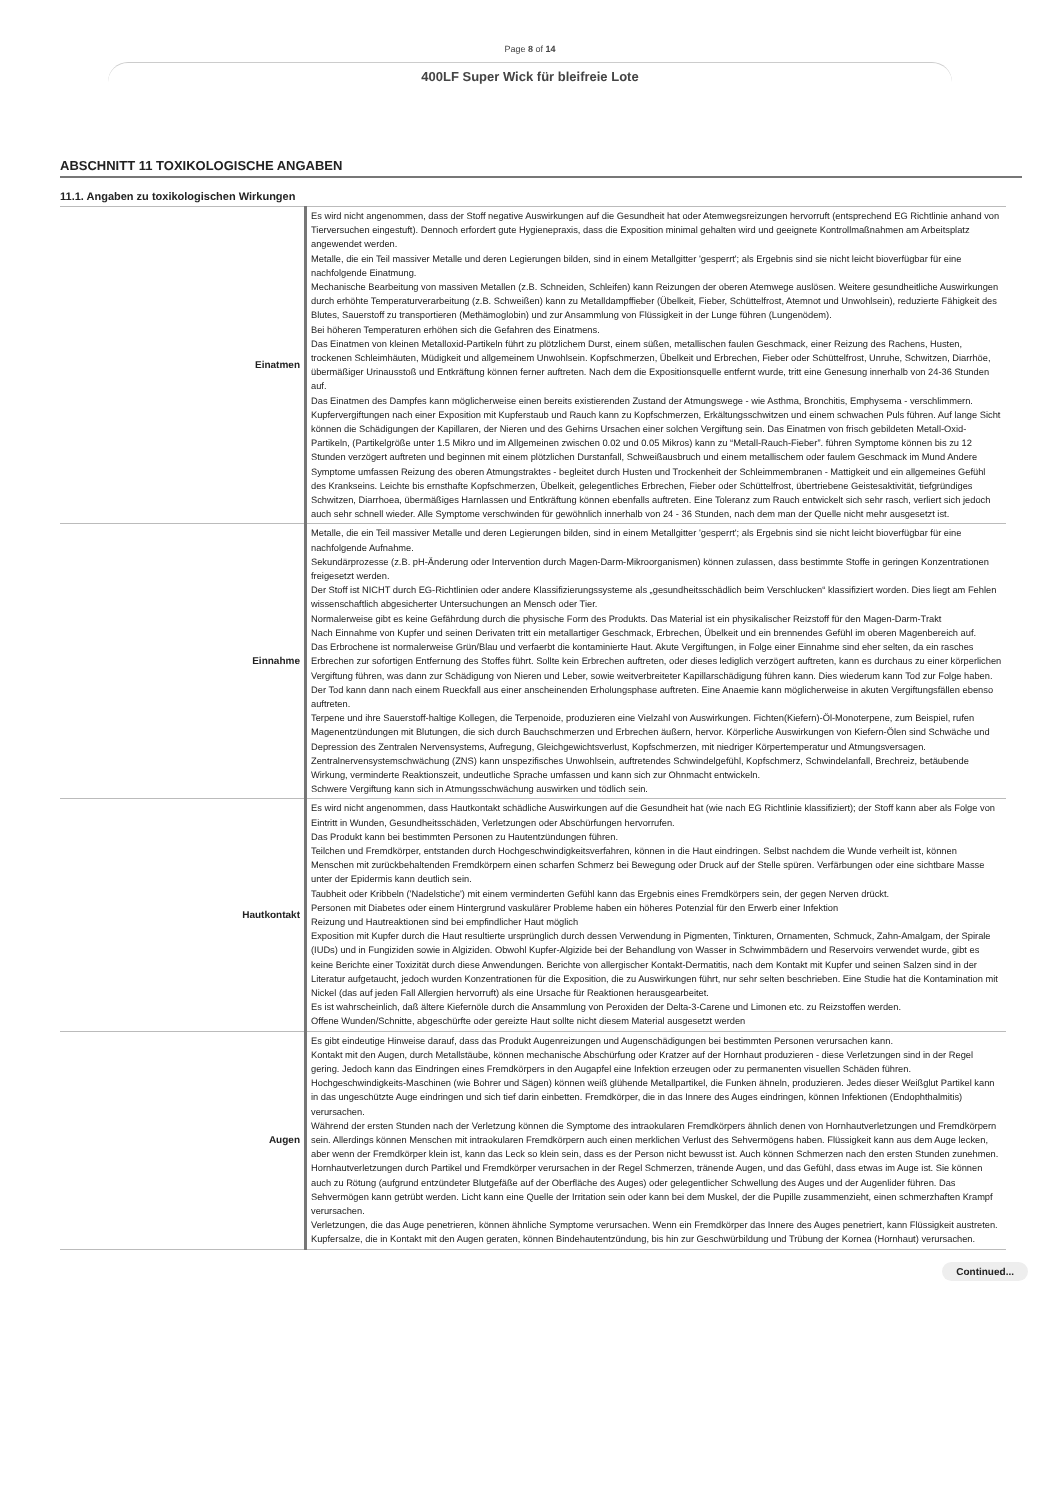Page 8 of 14
400LF Super Wick für bleifreie Lote
ABSCHNITT 11 TOXIKOLOGISCHE ANGABEN
11.1. Angaben zu toxikologischen Wirkungen
| Einatmen | Es wird nicht angenommen, dass der Stoff negative Auswirkungen auf die Gesundheit hat oder Atemwegsreizungen hervorruft (entsprechend EG Richtlinie anhand von Tierversuchen eingestuft). Dennoch erfordert gute Hygienepraxis, dass die Exposition minimal gehalten wird und geeignete Kontrollmaßnahmen am Arbeitsplatz angewendet werden. Metalle, die ein Teil massiver Metalle und deren Legierungen bilden, sind in einem Metallgitter 'gesperrt'; als Ergebnis sind sie nicht leicht bioverfügbar für eine nachfolgende Einatmung. Mechanische Bearbeitung von massiven Metallen (z.B. Schneiden, Schleifen) kann Reizungen der oberen Atemwege auslösen. Weitere gesundheitliche Auswirkungen durch erhöhte Temperaturverarbeitung (z.B. Schweißen) kann zu Metalldampffieber (Übelkeit, Fieber, Schüttelfrost, Atemnot und Unwohlsein), reduzierte Fähigkeit des Blutes, Sauerstoff zu transportieren (Methämoglobin) und zur Ansammlung von Flüssigkeit in der Lunge führen (Lungenödem). Bei höheren Temperaturen erhöhen sich die Gefahren des Einatmens. Das Einatmen von kleinen Metalloxid-Partikeln führt zu plötzlichem Durst, einem süßen, metallischen faulen Geschmack, einer Reizung des Rachens, Husten, trockenen Schleimhäuten, Müdigkeit und allgemeinem Unwohlsein. Kopfschmerzen, Übelkeit und Erbrechen, Fieber oder Schüttelfrost, Unruhe, Schwitzen, Diarrhöe, übermäßiger Urinausstoß und Entkräftung können ferner auftreten. Nach dem die Expositionsquelle entfernt wurde, tritt eine Genesung innerhalb von 24-36 Stunden auf. Das Einatmen des Dampfes kann möglicherweise einen bereits existierenden Zustand der Atmungswege - wie Asthma, Bronchitis, Emphysema - verschlimmern. Kupfervergiftungen nach einer Exposition mit Kupferstaub und Rauch kann zu Kopfschmerzen, Erkältungsschwitzen und einem schwachen Puls führen. Auf lange Sicht können die Schädigungen der Kapillaren, der Nieren und des Gehirns Ursachen einer solchen Vergiftung sein. Das Einatmen von frisch gebildeten Metall-Oxid-Partikeln, (Partikelgröße unter 1.5 Mikro und im Allgemeinen zwischen 0.02 und 0.05 Mikros) kann zu “Metall-Rauch-Fieber”. führen Symptome können bis zu 12 Stunden verzögert auftreten und beginnen mit einem plötzlichen Durstanfall, Schweißausbruch und einem metallischem oder faulem Geschmack im Mund Andere Symptome umfassen Reizung des oberen Atmungstraktes - begleitet durch Husten und Trockenheit der Schleimmembranen - Mattigkeit und ein allgemeines Gefühl des Krankseins. Leichte bis ernsthafte Kopfschmerzen, Übelkeit, gelegentliches Erbrechen, Fieber oder Schüttelfrost, übertriebene Geistesaktivität, tiefgründiges Schwitzen, Diarrhoea, übermäßiges Harnlassen und Entkräftung können ebenfalls auftreten. Eine Toleranz zum Rauch entwickelt sich sehr rasch, verliert sich jedoch auch sehr schnell wieder. Alle Symptome verschwinden für gewöhnlich innerhalb von 24 - 36 Stunden, nach dem man der Quelle nicht mehr ausgesetzt ist. |
| Einnahme | Metalle, die ein Teil massiver Metalle und deren Legierungen bilden, sind in einem Metallgitter 'gesperrt'; als Ergebnis sind sie nicht leicht bioverfügbar für eine nachfolgende Aufnahme. Sekundärprozesse (z.B. pH-Änderung oder Intervention durch Magen-Darm-Mikroorganismen) können zulassen, dass bestimmte Stoffe in geringen Konzentrationen freigesetzt werden. Der Stoff ist NICHT durch EG-Richtlinien oder andere Klassifizierungssysteme als „gesundheitsschädlich beim Verschlucken“ klassifiziert worden. Dies liegt am Fehlen wissenschaftlich abgesicherter Untersuchungen an Mensch oder Tier. Normalerweise gibt es keine Gefährdung durch die physische Form des Produkts. Das Material ist ein physikalischer Reizstoff für den Magen-Darm-Trakt Nach Einnahme von Kupfer und seinen Derivaten tritt ein metallartiger Geschmack, Erbrechen, Übelkeit und ein brennendes Gefühl im oberen Magenbereich auf. Das Erbrochene ist normalerweise Grün/Blau und verfaerbt die kontaminierte Haut. Akute Vergiftungen, in Folge einer Einnahme sind eher selten, da ein rasches Erbrechen zur sofortigen Entfernung des Stoffes führt. Sollte kein Erbrechen auftreten, oder dieses lediglich verzögert auftreten, kann es durchaus zu einer körperlichen Vergiftung führen, was dann zur Schädigung von Nieren und Leber, sowie weitverbreiteter Kapillarschädigung führen kann. Dies wiederum kann Tod zur Folge haben. Der Tod kann dann nach einem Rueckfall aus einer anscheinenden Erholungsphase auftreten. Eine Anaemie kann möglicherweise in akuten Vergiftungsfällen ebenso auftreten. Terpene und ihre Sauerstoff-haltige Kollegen, die Terpenoide, produzieren eine Vielzahl von Auswirkungen. Fichten(Kiefern)-Öl-Monoterpene, zum Beispiel, rufen Magenentzündungen mit Blutungen, die sich durch Bauchschmerzen und Erbrechen äußern, hervor. Körperliche Auswirkungen von Kiefern-Ölen sind Schwäche und Depression des Zentralen Nervensystems, Aufregung, Gleichgewichtsverlust, Kopfschmerzen, mit niedriger Körpertemperatur und Atmungsversagen. Zentralnervensystemschwächung (ZNS) kann unspezifisches Unwohlsein, auftretendes Schwindelgefühl, Kopfschmerz, Schwindelanfall, Brechreiz, betäubende Wirkung, verminderte Reaktionszeit, undeutliche Sprache umfassen und kann sich zur Ohnmacht entwickeln. Schwere Vergiftung kann sich in Atmungsschwächung auswirken und tödlich sein. |
| Hautkontakt | Es wird nicht angenommen, dass Hautkontakt schädliche Auswirkungen auf die Gesundheit hat (wie nach EG Richtlinie klassifiziert); der Stoff kann aber als Folge von Eintritt in Wunden, Gesundheitsschäden, Verletzungen oder Abschürfungen hervorrufen. Das Produkt kann bei bestimmten Personen zu Hautentzündungen führen. Teilchen und Fremdkörper, entstanden durch Hochgeschwindigkeitsverfahren, können in die Haut eindringen. Selbst nachdem die Wunde verheilt ist, können Menschen mit zurückbehaltenden Fremdkörpern einen scharfen Schmerz bei Bewegung oder Druck auf der Stelle spüren. Verfärbungen oder eine sichtbare Masse unter der Epidermis kann deutlich sein. Taubheit oder Kribbeln ('Nadelstiche') mit einem verminderten Gefühl kann das Ergebnis eines Fremdkörpers sein, der gegen Nerven drückt. Personen mit Diabetes oder einem Hintergrund vaskulärer Probleme haben ein höheres Potenzial für den Erwerb einer Infektion Reizung und Hautreaktionen sind bei empfindlicher Haut möglich Exposition mit Kupfer durch die Haut resultierte ursprünglich durch dessen Verwendung in Pigmenten, Tinkturen, Ornamenten, Schmuck, Zahn-Amalgam, der Spirale (IUDs) und in Fungiziden sowie in Algiziden. Obwohl Kupfer-Algizide bei der Behandlung von Wasser in Schwimmbädern und Reservoirs verwendet wurde, gibt es keine Berichte einer Toxizität durch diese Anwendungen. Berichte von allergischer Kontakt-Dermatitis, nach dem Kontakt mit Kupfer und seinen Salzen sind in der Literatur aufgetaucht, jedoch wurden Konzentrationen für die Exposition, die zu Auswirkungen führt, nur sehr selten beschrieben. Eine Studie hat die Kontamination mit Nickel (das auf jeden Fall Allergien hervorruft) als eine Ursache für Reaktionen herausgearbeitet. Es ist wahrscheinlich, daß ältere Kiefernöle durch die Ansammlung von Peroxiden der Delta-3-Carene und Limonen etc. zu Reizstoffen werden. Offene Wunden/Schnitte, abgeschürfte oder gereizte Haut sollte nicht diesem Material ausgesetzt werden |
| Augen | Es gibt eindeutige Hinweise darauf, dass das Produkt Augenreizungen und Augenschädigungen bei bestimmten Personen verursachen kann. Kontakt mit den Augen, durch Metallstäube, können mechanische Abschürfung oder Kratzer auf der Hornhaut produzieren - diese Verletzungen sind in der Regel gering. Jedoch kann das Eindringen eines Fremdkörpers in den Augapfel eine Infektion erzeugen oder zu permanenten visuellen Schäden führen. Hochgeschwindigkeits-Maschinen (wie Bohrer und Sägen) können weiß glühende Metallpartikel, die Funken ähneln, produzieren. Jedes dieser Weißglut Partikel kann in das ungeschützte Auge eindringen und sich tief darin einbetten. Fremdkörper, die in das Innere des Auges eindringen, können Infektionen (Endophthalmitis) verursachen. Während der ersten Stunden nach der Verletzung können die Symptome des intraokularen Fremdkörpers ähnlich denen von Hornhautverletzungen und Fremdkörpern sein. Allerdings können Menschen mit intraokularen Fremdkörpern auch einen merklichen Verlust des Sehvermögens haben. Flüssigkeit kann aus dem Auge lecken, aber wenn der Fremdkörper klein ist, kann das Leck so klein sein, dass es der Person nicht bewusst ist. Auch können Schmerzen nach den ersten Stunden zunehmen. Hornhautverletzungen durch Partikel und Fremdkörper verursachen in der Regel Schmerzen, tränende Augen, und das Gefühl, dass etwas im Auge ist. Sie können auch zu Rötung (aufgrund entzündeter Blutgefäße auf der Oberfläche des Auges) oder gelegentlicher Schwellung des Auges und der Augenlider führen. Das Sehvermögen kann getrübt werden. Licht kann eine Quelle der Irritation sein oder kann bei dem Muskel, der die Pupille zusammenzieht, einen schmerzhaften Krampf verursachen. Verletzungen, die das Auge penetrieren, können ähnliche Symptome verursachen. Wenn ein Fremdkörper das Innere des Auges penetriert, kann Flüssigkeit austreten. Kupfersalze, die in Kontakt mit den Augen geraten, können Bindehautentzündung, bis hin zur Geschwürbildung und Trübung der Kornea (Hornhaut) verursachen. |
Continued...